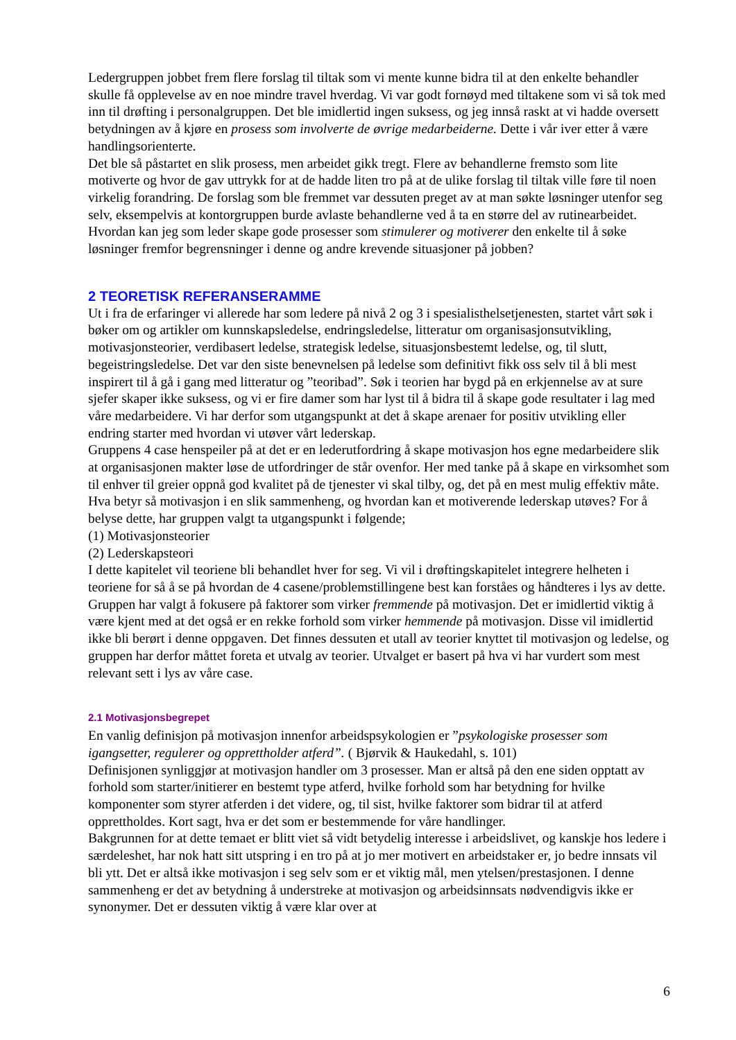Ledergruppen jobbet frem flere forslag til tiltak som vi mente kunne bidra til at den enkelte behandler skulle få opplevelse av en noe mindre travel hverdag. Vi var godt fornøyd med tiltakene som vi så tok med inn til drøfting i personalgruppen. Det ble imidlertid ingen suksess, og jeg innså raskt at vi hadde oversett betydningen av å kjøre en prosess som involverte de øvrige medarbeiderne. Dette i vår iver etter å være handlingsorienterte.
Det ble så påstartet en slik prosess, men arbeidet gikk tregt. Flere av behandlerne fremsto som lite motiverte og hvor de gav uttrykk for at de hadde liten tro på at de ulike forslag til tiltak ville føre til noen virkelig forandring. De forslag som ble fremmet var dessuten preget av at man søkte løsninger utenfor seg selv, eksempelvis at kontorgruppen burde avlaste behandlerne ved å ta en større del av rutinearbeidet.
Hvordan kan jeg som leder skape gode prosesser som stimulerer og motiverer den enkelte til å søke løsninger fremfor begrensninger i denne og andre krevende situasjoner på jobben?
2 TEORETISK REFERANSERAMME
Ut i fra de erfaringer vi allerede har som ledere på nivå 2 og 3 i spesialisthelsetjenesten, startet vårt søk i bøker om og artikler om kunnskapsledelse, endringsledelse, litteratur om organisasjonsutvikling, motivasjonsteorier, verdibasert ledelse, strategisk ledelse, situasjonsbestemt ledelse, og, til slutt, begeistringsledelse. Det var den siste benevnelsen på ledelse som definitivt fikk oss selv til å bli mest inspirert til å gå i gang med litteratur og ”teoribad”. Søk i teorien har bygd på en erkjennelse av at sure sjefer skaper ikke suksess, og vi er fire damer som har lyst til å bidra til å skape gode resultater i lag med våre medarbeidere. Vi har derfor som utgangspunkt at det å skape arenaer for positiv utvikling eller endring starter med hvordan vi utøver vårt lederskap.
Gruppens 4 case henspeiler på at det er en lederutfordring å skape motivasjon hos egne medarbeidere slik at organisasjonen makter løse de utfordringer de står ovenfor. Her med tanke på å skape en virksomhet som til enhver til greier oppnå god kvalitet på de tjenester vi skal tilby, og, det på en mest mulig effektiv måte. Hva betyr så motivasjon i en slik sammenheng, og hvordan kan et motiverende lederskap utøves? For å belyse dette, har gruppen valgt ta utgangspunkt i følgende;
(1) Motivasjonsteorier
(2) Lederskapsteori
I dette kapitelet vil teoriene bli behandlet hver for seg. Vi vil i drøftingskapitelet integrere helheten i teoriene for så å se på hvordan de 4 casene/problemstillingene best kan forståes og håndteres i lys av dette. Gruppen har valgt å fokusere på faktorer som virker fremmende på motivasjon. Det er imidlertid viktig å være kjent med at det også er en rekke forhold som virker hemmende på motivasjon. Disse vil imidlertid ikke bli berørt i denne oppgaven. Det finnes dessuten et utall av teorier knyttet til motivasjon og ledelse, og gruppen har derfor måttet foreta et utvalg av teorier. Utvalget er basert på hva vi har vurdert som mest relevant sett i lys av våre case.
2.1 Motivasjonsbegrepet
En vanlig definisjon på motivasjon innenfor arbeidspsykologien er ”psykologiske prosesser som igangsetter, regulerer og opprettholder atferd”. ( Bjørvik & Haukedahl, s. 101)
Definisjonen synliggjør at motivasjon handler om 3 prosesser. Man er altså på den ene siden opptatt av forhold som starter/initierer en bestemt type atferd, hvilke forhold som har betydning for hvilke komponenter som styrer atferden i det videre, og, til sist, hvilke faktorer som bidrar til at atferd opprettholdes. Kort sagt, hva er det som er bestemmende for våre handlinger.
Bakgrunnen for at dette temaet er blitt viet så vidt betydelig interesse i arbeidslivet, og kanskje hos ledere i særdeleshet, har nok hatt sitt utspring i en tro på at jo mer motivert en arbeidstaker er, jo bedre innsats vil bli ytt. Det er altså ikke motivasjon i seg selv som er et viktig mål, men ytelsen/prestasjonen. I denne sammenheng er det av betydning å understreke at motivasjon og arbeidsinnsats nødvendigvis ikke er synonymer. Det er dessuten viktig å være klar over at
6